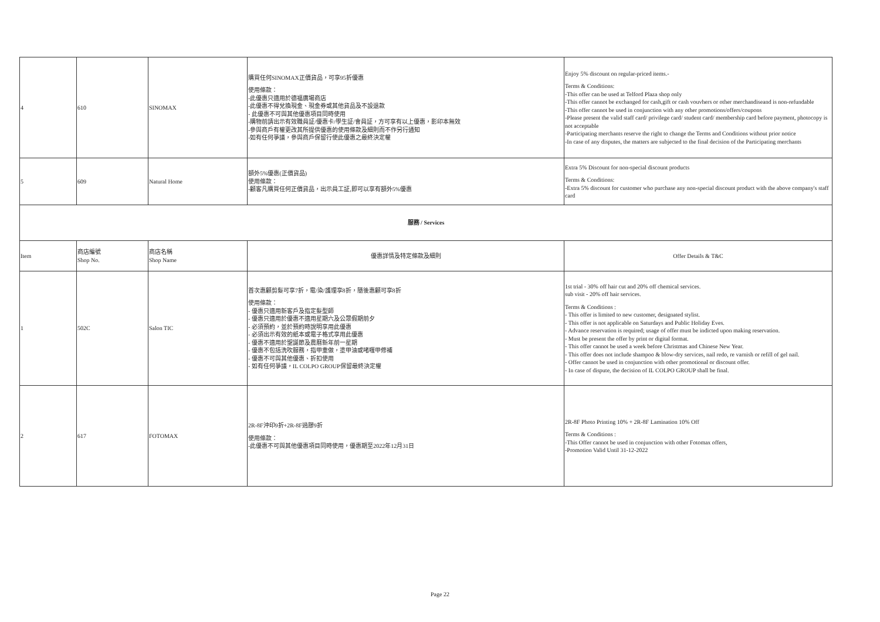| 4 | 610 | SINOMAX | 購買任何SINOMAX正價貨品，可享95折優惠 使用條款： -此優惠只適用於德福廣場商店 -此優惠不得兌換現金、現金券或其他貨品及不設退款 - 此優惠不可與其他優惠項目同時使用 -購物前請出示有效職員証/優惠卡/學生証/會員証，方可享有以上優惠，影印本無效 -參與商戶有權更改其所提供優惠的使用條款及細則而不作另行通知 -如有任何爭議，參與商戶保留行使此優惠之最終決定權 | Enjoy 5% discount on regular-priced items.- Terms & Conditions: -This offer can be used at Telford Plaza shop only -This offer cannot be exchanged for cash,gift or cash vouvhers or other merchandiseand is non-refundable -This offer cannot be used in conjunction with any other promotions/offers/coupons -Please present the valid staff card/ privilege card/ student card/ membership card before payment, photocopy is not acceptable -Participating merchants reserve the right to change the Terms and Conditions without prior notice -In case of any disputes, the matters are subjected to the final decision of the Participating merchants |
| 5 | 609 | Natural Home | 額外5%優惠(正價貨品) 使用條款： -顧客凡購買任何正價貨品，出示員工証,即可以享有額外5%優惠 | Extra 5% Discount for non-special discount products Terms & Conditions: -Extra 5% discount for customer who purchase any non-special discount product with the above company's staff card |
| 服務 / Services | | | | |
| Item | 商店編號 Shop No. | 商店名稱 Shop Name | 優惠詳情及特定條款及細則 | Offer Details & T&C |
| 1 | 502C | Salon TIC | 首次惠顧剪髮可享7折，電/染/護理享8折，隨後惠顧可享8折 使用條款： - 優惠只適用新客戶及指定髮型師 - 優惠只適用於優惠不適用星期六及公眾假期前夕 - 必須預約，並於預約時說明享用此優惠 - 必須出示有效的紙本或電子格式享用此優惠 - 優惠不適用於聖誕節及農曆新年前一星期 - 優惠不包括洗吹服務，指甲重做，塗甲油或啫喱甲修補 - 優惠不可與其他優惠、折扣使用 - 如有任何爭議，IL COLPO GROUP保留最終決定權 | 1st trial - 30% off hair cut and 20% off chemical services. sub visit - 20% off hair services. Terms & Conditions : - This offer is limited to new customer, designated stylist. - This offer is not applicable on Saturdays and Public Holiday Eves. - Advance reservation is required; usage of offer must be indicted upon making reservation. - Must be present the offer by print or digital format. - This offer cannot be used a week before Christmas and Chinese New Year. - This offer does not include shampoo & blow-dry services, nail redo, re varnish or refill of gel nail. - Offer cannot be used in conjunction with other promotional or discount offer. - In case of dispute, the decision of IL COLPO GROUP shall be final. |
| 2 | 617 | FOTOMAX | 2R-8F沖印9折+2R-8F過膠9折 使用條款： -此優惠不可與其他優惠項目同時使用，優惠期至2022年12月31日 | 2R-8F Photo Printing 10% + 2R-8F Lamination 10% Off Terms & Conditions : -This Offer cannot be used in conjunction with other Fotomax offers, -Promotion Valid Until 31-12-2022 |
Page 22